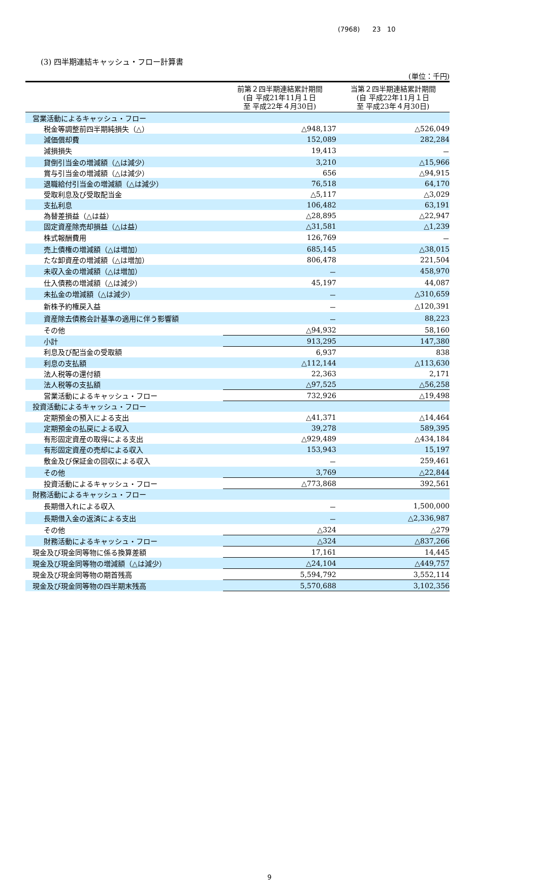(7968) 23 10
(3) 四半期連結キャッシュ・フロー計算書
(単位：千円)
| | 前第２四半期連結累計期間 (自 平成21年11月１日 至 平成22年４月30日) | 当第２四半期連結累計期間 (自 平成22年11月１日 至 平成23年４月30日) |
| --- | --- | --- |
| 営業活動によるキャッシュ・フロー | | |
| 税金等調整前四半期純損失（△） | △948,137 | △526,049 |
| 減価償却費 | 152,089 | 282,284 |
| 減損損失 | 19,413 | － |
| 貸倒引当金の増減額（△は減少） | 3,210 | △15,966 |
| 賞与引当金の増減額（△は減少） | 656 | △94,915 |
| 退職給付引当金の増減額（△は減少） | 76,518 | 64,170 |
| 受取利息及び受取配当金 | △5,117 | △3,029 |
| 支払利息 | 106,482 | 63,191 |
| 為替差損益（△は益） | △28,895 | △22,947 |
| 固定資産除売却損益（△は益） | △31,581 | △1,239 |
| 株式報酬費用 | 126,769 | － |
| 売上債権の増減額（△は増加） | 685,145 | △38,015 |
| たな卸資産の増減額（△は増加） | 806,478 | 221,504 |
| 未収入金の増減額（△は増加） | － | 458,970 |
| 仕入債務の増減額（△は減少） | 45,197 | 44,087 |
| 未払金の増減額（△は減少） | － | △310,659 |
| 新株予約権戻入益 | － | △120,391 |
| 資産除去債務会計基準の適用に伴う影響額 | － | 88,223 |
| その他 | △94,932 | 58,160 |
| 小計 | 913,295 | 147,380 |
| 利息及び配当金の受取額 | 6,937 | 838 |
| 利息の支払額 | △112,144 | △113,630 |
| 法人税等の還付額 | 22,363 | 2,171 |
| 法人税等の支払額 | △97,525 | △56,258 |
| 営業活動によるキャッシュ・フロー | 732,926 | △19,498 |
| 投資活動によるキャッシュ・フロー | | |
| 定期預金の預入による支出 | △41,371 | △14,464 |
| 定期預金の払戻による収入 | 39,278 | 589,395 |
| 有形固定資産の取得による支出 | △929,489 | △434,184 |
| 有形固定資産の売却による収入 | 153,943 | 15,197 |
| 敷金及び保証金の回収による収入 | － | 259,461 |
| その他 | 3,769 | △22,844 |
| 投資活動によるキャッシュ・フロー | △773,868 | 392,561 |
| 財務活動によるキャッシュ・フロー | | |
| 長期借入れによる収入 | － | 1,500,000 |
| 長期借入金の返済による支出 | － | △2,336,987 |
| その他 | △324 | △279 |
| 財務活動によるキャッシュ・フロー | △324 | △837,266 |
| 現金及び現金同等物に係る換算差額 | 17,161 | 14,445 |
| 現金及び現金同等物の増減額（△は減少） | △24,104 | △449,757 |
| 現金及び現金同等物の期首残高 | 5,594,792 | 3,552,114 |
| 現金及び現金同等物の四半期末残高 | 5,570,688 | 3,102,356 |
9